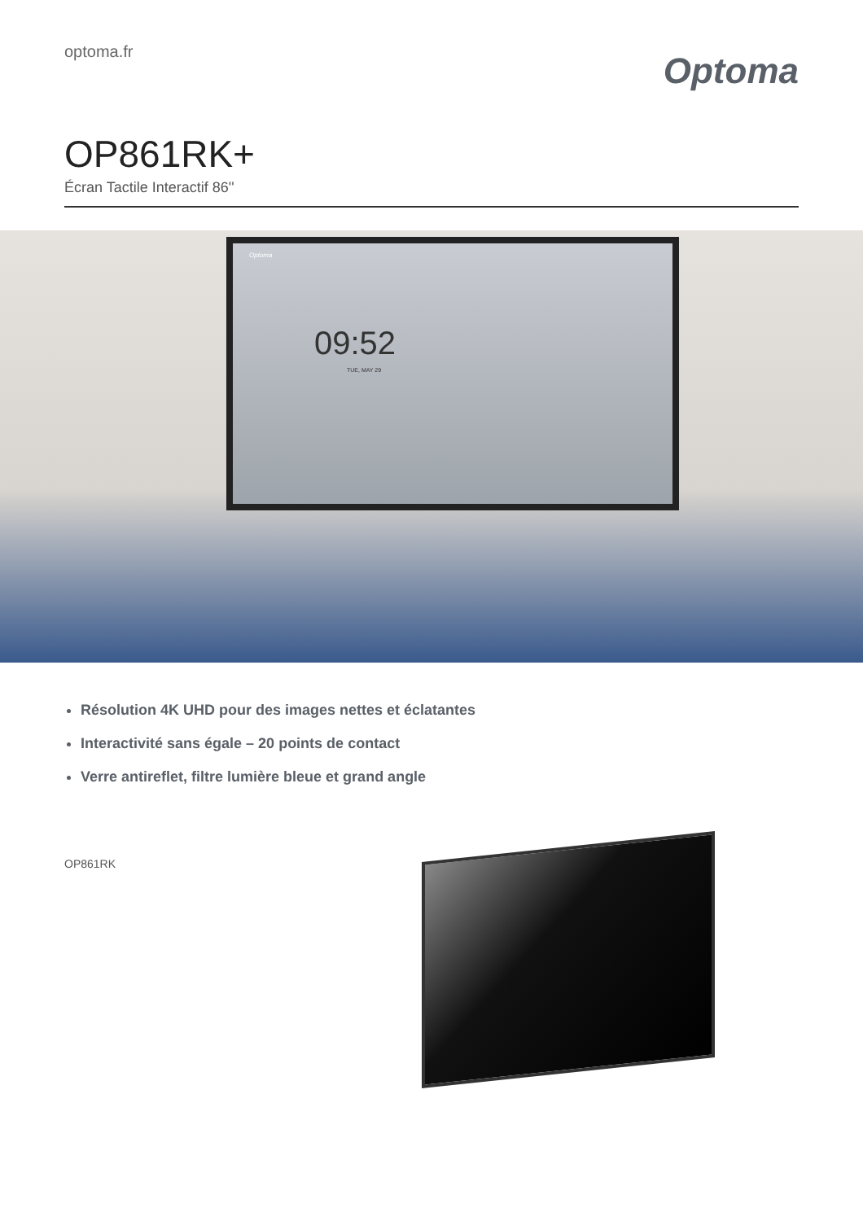optoma.fr
Optoma
OP861RK+
Écran Tactile Interactif 86''
Optoma
09:52
TUE, MAY 29
Résolution 4K UHD pour des images nettes et éclatantes
Interactivité sans égale – 20 points de contact
Verre antireflet, filtre lumière bleue et grand angle
OP861RK